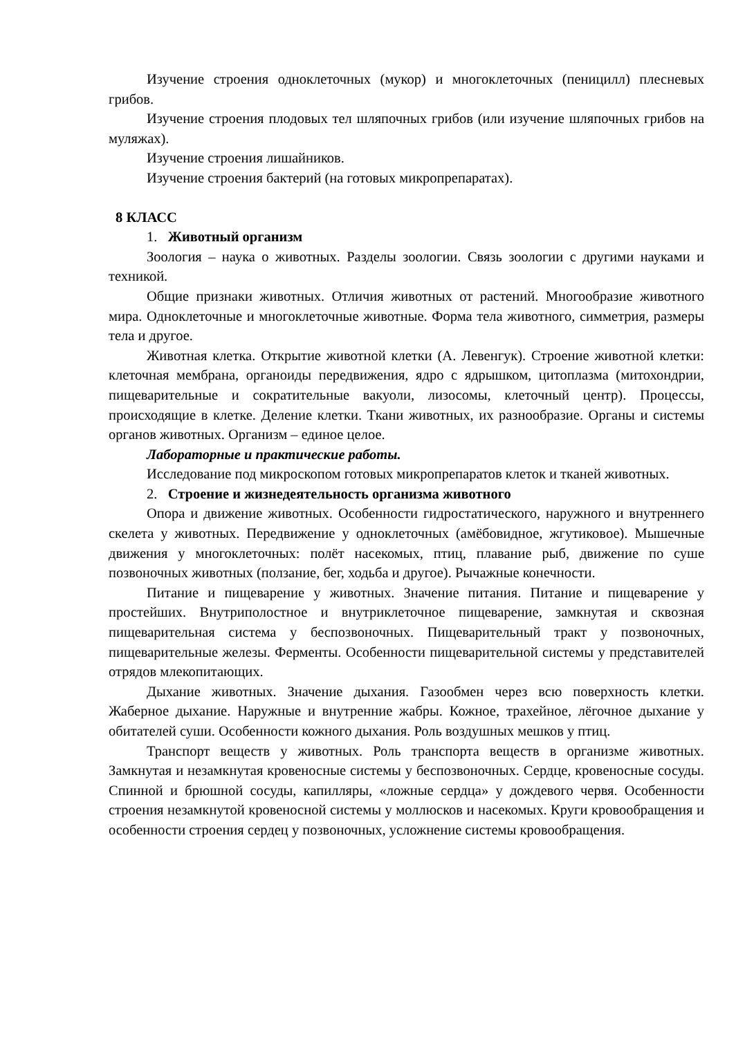Изучение строения одноклеточных (мукор) и многоклеточных (пеницилл) плесневых грибов.
Изучение строения плодовых тел шляпочных грибов (или изучение шляпочных грибов на муляжах).
Изучение строения лишайников.
Изучение строения бактерий (на готовых микропрепаратах).
8 КЛАСС
1. Животный организм
Зоология – наука о животных. Разделы зоологии. Связь зоологии с другими науками и техникой.
Общие признаки животных. Отличия животных от растений. Многообразие животного мира. Одноклеточные и многоклеточные животные. Форма тела животного, симметрия, размеры тела и другое.
Животная клетка. Открытие животной клетки (А. Левенгук). Строение животной клетки: клеточная мембрана, органоиды передвижения, ядро с ядрышком, цитоплазма (митохондрии, пищеварительные и сократительные вакуоли, лизосомы, клеточный центр). Процессы, происходящие в клетке. Деление клетки. Ткани животных, их разнообразие. Органы и системы органов животных. Организм – единое целое.
Лабораторные и практические работы.
Исследование под микроскопом готовых микропрепаратов клеток и тканей животных.
2. Строение и жизнедеятельность организма животного
Опора и движение животных. Особенности гидростатического, наружного и внутреннего скелета у животных. Передвижение у одноклеточных (амёбовидное, жгутиковое). Мышечные движения у многоклеточных: полёт насекомых, птиц, плавание рыб, движение по суше позвоночных животных (ползание, бег, ходьба и другое). Рычажные конечности.
Питание и пищеварение у животных. Значение питания. Питание и пищеварение у простейших. Внутриполостное и внутриклеточное пищеварение, замкнутая и сквозная пищеварительная система у беспозвоночных. Пищеварительный тракт у позвоночных, пищеварительные железы. Ферменты. Особенности пищеварительной системы у представителей отрядов млекопитающих.
Дыхание животных. Значение дыхания. Газообмен через всю поверхность клетки. Жаберное дыхание. Наружные и внутренние жабры. Кожное, трахейное, лёгочное дыхание у обитателей суши. Особенности кожного дыхания. Роль воздушных мешков у птиц.
Транспорт веществ у животных. Роль транспорта веществ в организме животных. Замкнутая и незамкнутая кровеносные системы у беспозвоночных. Сердце, кровеносные сосуды. Спинной и брюшной сосуды, капилляры, «ложные сердца» у дождевого червя. Особенности строения незамкнутой кровеносной системы у моллюсков и насекомых. Круги кровообращения и особенности строения сердец у позвоночных, усложнение системы кровообращения.